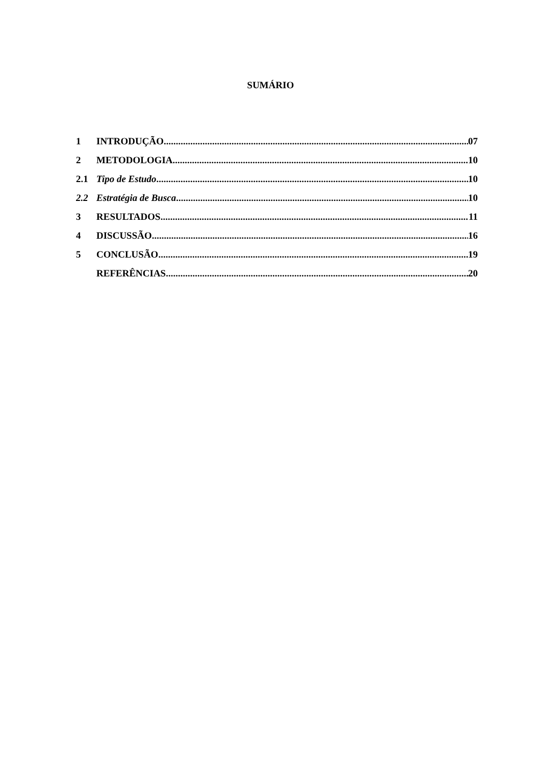SUMÁRIO
1 INTRODUÇÃO 07
2 METODOLOGIA 10
2.1 Tipo de Estudo 10
2.2 Estratégia de Busca 10
3 RESULTADOS 11
4 DISCUSSÃO 16
5 CONCLUSÃO 19
REFERÊNCIAS 20